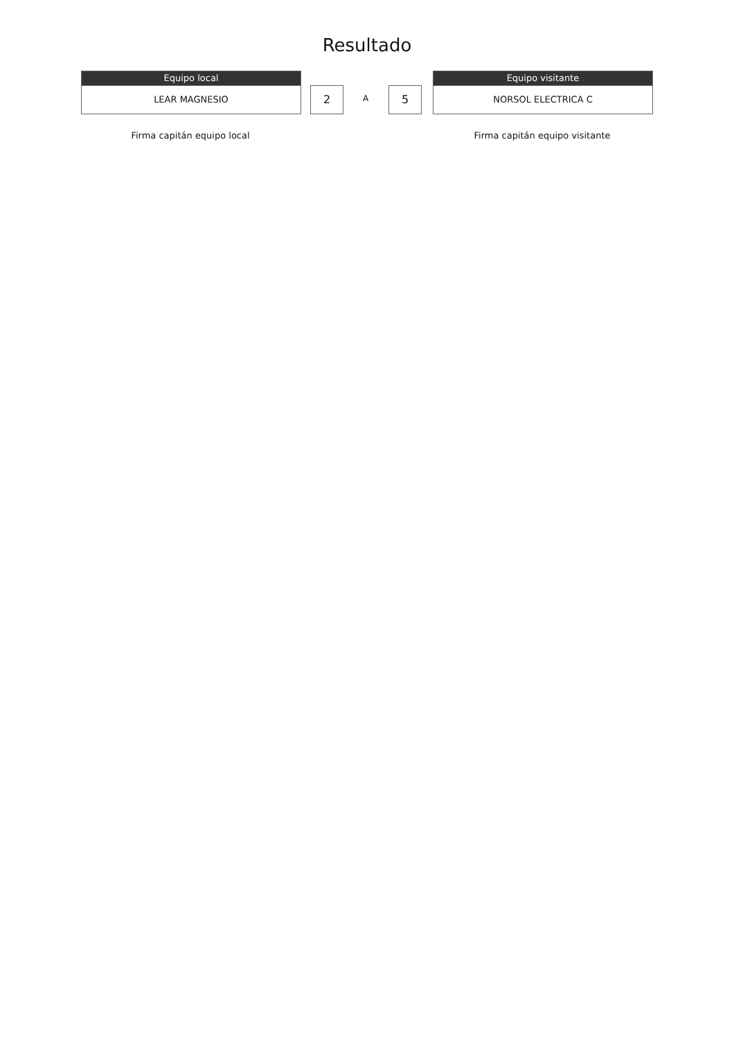Resultado
Equipo local
LEAR MAGNESIO
2 A 5
Equipo visitante
NORSOL ELECTRICA C
Firma capitán equipo local Firma capitán equipo visitante